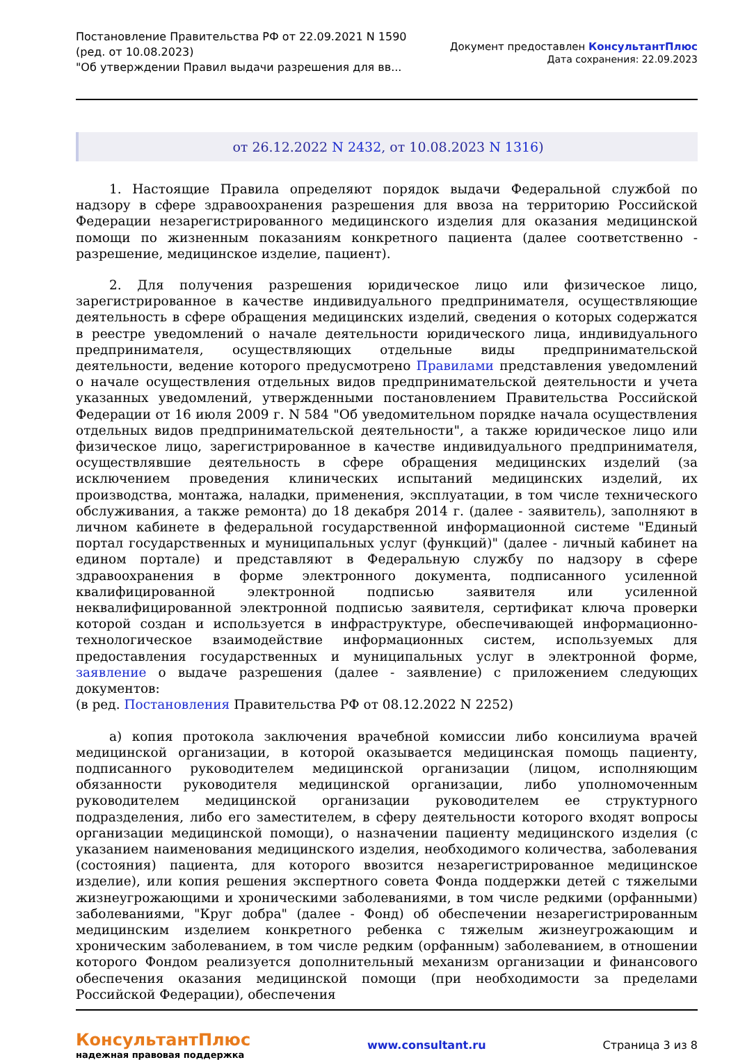Постановление Правительства РФ от 22.09.2021 N 1590
(ред. от 10.08.2023)
"Об утверждении Правил выдачи разрешения для вв...
Документ предоставлен КонсультантПлюс
Дата сохранения: 22.09.2023
от 26.12.2022 N 2432, от 10.08.2023 N 1316)
1. Настоящие Правила определяют порядок выдачи Федеральной службой по надзору в сфере здравоохранения разрешения для ввоза на территорию Российской Федерации незарегистрированного медицинского изделия для оказания медицинской помощи по жизненным показаниям конкретного пациента (далее соответственно - разрешение, медицинское изделие, пациент).
2. Для получения разрешения юридическое лицо или физическое лицо, зарегистрированное в качестве индивидуального предпринимателя, осуществляющие деятельность в сфере обращения медицинских изделий, сведения о которых содержатся в реестре уведомлений о начале деятельности юридического лица, индивидуального предпринимателя, осуществляющих отдельные виды предпринимательской деятельности, ведение которого предусмотрено Правилами представления уведомлений о начале осуществления отдельных видов предпринимательской деятельности и учета указанных уведомлений, утвержденными постановлением Правительства Российской Федерации от 16 июля 2009 г. N 584 "Об уведомительном порядке начала осуществления отдельных видов предпринимательской деятельности", а также юридическое лицо или физическое лицо, зарегистрированное в качестве индивидуального предпринимателя, осуществлявшие деятельность в сфере обращения медицинских изделий (за исключением проведения клинических испытаний медицинских изделий, их производства, монтажа, наладки, применения, эксплуатации, в том числе технического обслуживания, а также ремонта) до 18 декабря 2014 г. (далее - заявитель), заполняют в личном кабинете в федеральной государственной информационной системе "Единый портал государственных и муниципальных услуг (функций)" (далее - личный кабинет на едином портале) и представляют в Федеральную службу по надзору в сфере здравоохранения в форме электронного документа, подписанного усиленной квалифицированной электронной подписью заявителя или усиленной неквалифицированной электронной подписью заявителя, сертификат ключа проверки которой создан и используется в инфраструктуре, обеспечивающей информационно-технологическое взаимодействие информационных систем, используемых для предоставления государственных и муниципальных услуг в электронной форме, заявление о выдаче разрешения (далее - заявление) с приложением следующих документов:
(в ред. Постановления Правительства РФ от 08.12.2022 N 2252)
а) копия протокола заключения врачебной комиссии либо консилиума врачей медицинской организации, в которой оказывается медицинская помощь пациенту, подписанного руководителем медицинской организации (лицом, исполняющим обязанности руководителя медицинской организации, либо уполномоченным руководителем медицинской организации руководителем ее структурного подразделения, либо его заместителем, в сферу деятельности которого входят вопросы организации медицинской помощи), о назначении пациенту медицинского изделия (с указанием наименования медицинского изделия, необходимого количества, заболевания (состояния) пациента, для которого ввозится незарегистрированное медицинское изделие), или копия решения экспертного совета Фонда поддержки детей с тяжелыми жизнеугрожающими и хроническими заболеваниями, в том числе редкими (орфанными) заболеваниями, "Круг добра" (далее - Фонд) об обеспечении незарегистрированным медицинским изделием конкретного ребенка с тяжелым жизнеугрожающим и хроническим заболеванием, в том числе редким (орфанным) заболеванием, в отношении которого Фондом реализуется дополнительный механизм организации и финансового обеспечения оказания медицинской помощи (при необходимости за пределами Российской Федерации), обеспечения
КонсультантПлюс
надежная правовая поддержка
www.consultant.ru Страница 3 из 8